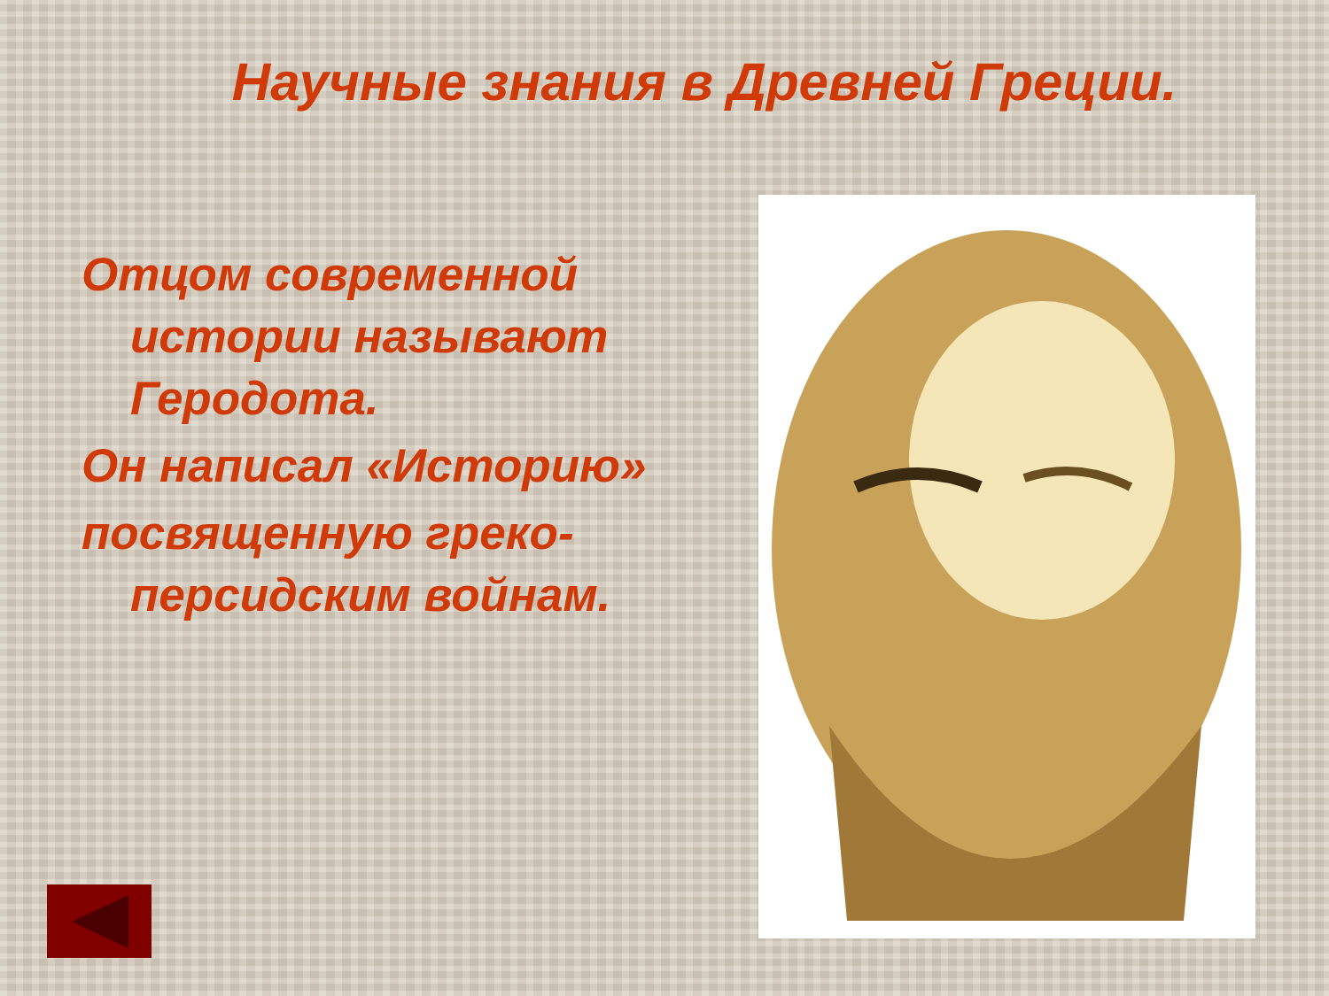Научные знания в Древней Греции.
Отцом современной истории называют Геродота.
Он написал «Историю»
посвященную греко-персидским войнам.